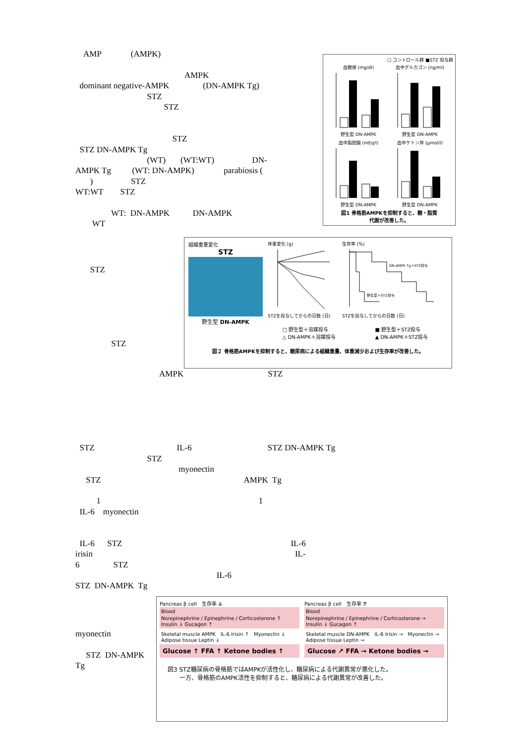AMP (AMPK)
AMPK
dominant negative-AMPK (DN-AMPK Tg)
STZ
STZ
STZ
STZ DN-AMPK Tg
(WT) (WT:WT) DN-
AMPK Tg (WT: DN-AMPK) parabiosis (
) STZ
WT:WT STZ
WT: DN-AMPK DN-AMPK
WT
□ コントロール群 ■STZ 投与群
血糖値 (mg/dl)野生型 DN-AMPK 血中グルカゴン (ng/ml)野生型 DN-AMPK
血中脂肪酸 (mEq/l)野生型 DN-AMPK 血中ケトン体 (μmol/l)野生型 DN-AMPK
図1 骨格筋AMPKを抑制すると、糖・脂質
代謝が改善した。
STZ
STZ
組織重量変化
STZ
野生型 DN-AMPK
体重変化 (g)
STZを投与してからの日数 (日)
生存率 (%)
DN-AMPK Tg＋STZ投与
野生型＋STZ投与
STZを投与してからの日数 (日)
□ 野生型＋溶媒投与
△ DN-AMPK＋溶媒投与
■ 野生型＋STZ投与
▲ DN-AMPK＋STZ投与
図２ 骨格筋AMPKを抑制すると、糖尿病による組織重量、体重減少および生存率が改善した。
AMPK STZ
STZ IL-6 STZ DN-AMPK Tg
STZ
myonectin
STZ AMPK Tg
1 1
IL-6 myonectin
IL-6 STZ IL-6
irisin IL-
6 STZ
IL-6
STZ DN-AMPK Tg
myonectin
STZ DN-AMPK
Tg
Pancreas β cell　生存率 ⇊
Blood
Norepinephrine / Epinephrine / Corticosterone ↑　Insulin ↓ Gucagon ↑
Skeletal muscle AMPK　IL-6 Irisin ↑　Myonectin ↓　Adipose tissue Leptin ↓
Glucose ↑ FFA ↑ Ketone bodies ↑
Pancreas β cell　生存率 ⇈
Blood
Norepinephrine / Epinephrine / Corticosterone →　Insulin ↓ Gucagon ↑
Skeletal muscle DN-AMPK　IL-6 Irisin →　Myonectin →　Adipose tissue Leptin →
Glucose ↗ FFA → Ketone bodies →
図3 STZ糖尿病の骨格筋ではAMPKが活性化し、糖尿病による代謝異常が悪化した。
　　一方、骨格筋のAMPK活性を抑制すると、糖尿病による代謝異常が改善した。